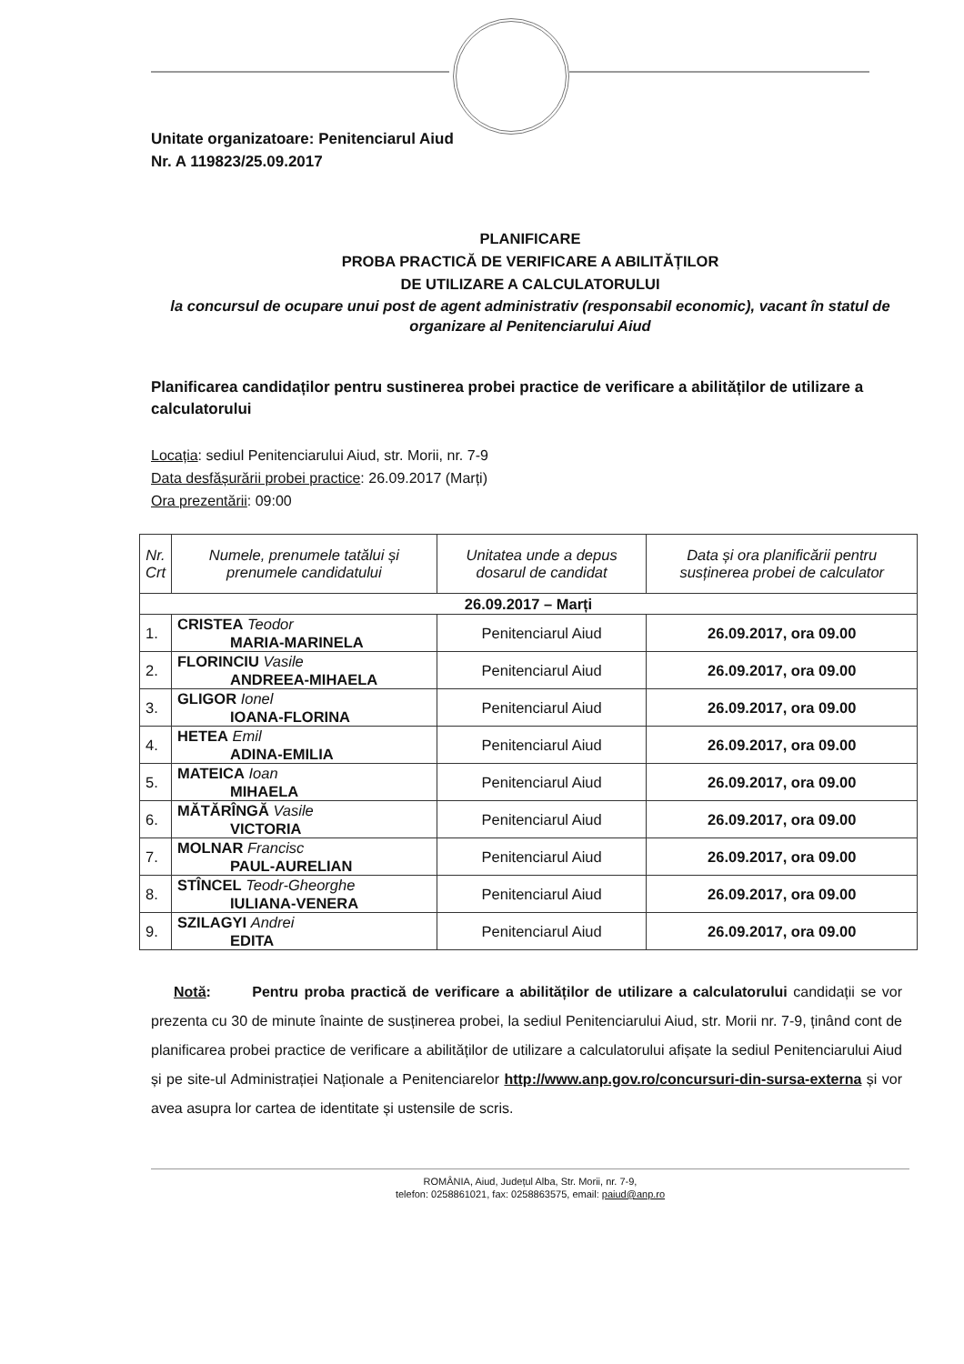Unitate organizatoare: Penitenciarul Aiud
Nr. A 119823/25.09.2017
PLANIFICARE
PROBA PRACTICĂ DE VERIFICARE A ABILITĂȚILOR
DE UTILIZARE A CALCULATORULUI
la concursul de ocupare unui post de agent administrativ (responsabil economic), vacant în statul de organizare al Penitenciarului Aiud
Planificarea candidaților pentru sustinerea probei practice de verificare a abilităților de utilizare a calculatorului
Locația: sediul Penitenciarului Aiud, str. Morii, nr. 7-9
Data desfășurării probei practice: 26.09.2017 (Marți)
Ora prezentării: 09:00
| Nr. Crt | Numele, prenumele tatălui și prenumele candidatului | Unitatea unde a depus dosarul de candidat | Data și ora planificării pentru susținerea probei de calculator |
| --- | --- | --- | --- |
| 26.09.2017 – Marți | | | |
| 1. | CRISTEA Teodor MARIA-MARINELA | Penitenciarul Aiud | 26.09.2017, ora 09.00 |
| 2. | FLORINCIU Vasile ANDREEA-MIHAELA | Penitenciarul Aiud | 26.09.2017, ora 09.00 |
| 3. | GLIGOR Ionel IOANA-FLORINA | Penitenciarul Aiud | 26.09.2017, ora 09.00 |
| 4. | HETEA Emil ADINA-EMILIA | Penitenciarul Aiud | 26.09.2017, ora 09.00 |
| 5. | MATEICA Ioan MIHAELA | Penitenciarul Aiud | 26.09.2017, ora 09.00 |
| 6. | MĂTĂRÎNGĂ Vasile VICTORIA | Penitenciarul Aiud | 26.09.2017, ora 09.00 |
| 7. | MOLNAR Francisc PAUL-AURELIAN | Penitenciarul Aiud | 26.09.2017, ora 09.00 |
| 8. | STÎNCEL Teodr-Gheorghe IULIANA-VENERA | Penitenciarul Aiud | 26.09.2017, ora 09.00 |
| 9. | SZILAGYI Andrei EDITA | Penitenciarul Aiud | 26.09.2017, ora 09.00 |
Notă: Pentru proba practică de verificare a abilităților de utilizare a calculatorului candidații se vor prezenta cu 30 de minute înainte de susținerea probei, la sediul Penitenciarului Aiud, str. Morii nr. 7-9, ținând cont de planificarea probei practice de verificare a abilităților de utilizare a calculatorului afișate la sediul Penitenciarului Aiud și pe site-ul Administrației Naționale a Penitenciarelor http://www.anp.gov.ro/concursuri-din-sursa-externa și vor avea asupra lor cartea de identitate și ustensile de scris.
ROMÂNIA, Aiud, Județul Alba, Str. Morii, nr. 7-9,
telefon: 0258861021, fax: 0258863575, email: paiud@anp.ro